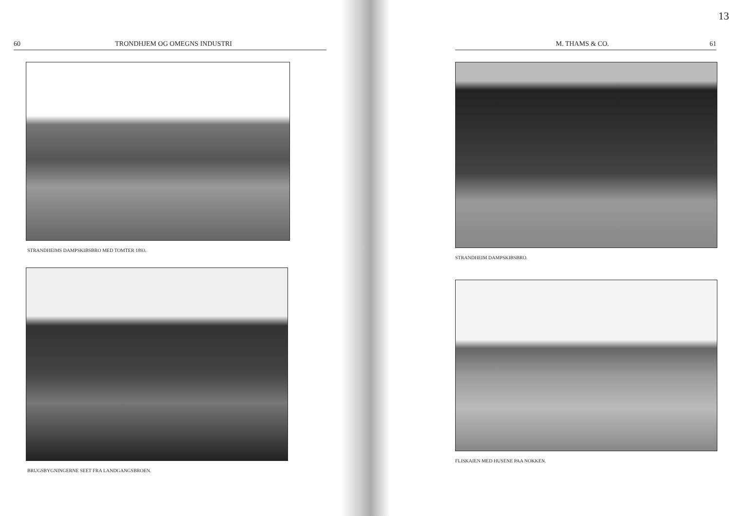60 TRONDHJEM OG OMEGNS INDUSTRI
STRANDHEIMS DAMPSKIBSBRO MED TOMTER 1893.
BRUGSBYGNINGERNE SEET FRA LANDGANGSBROEN.
13
M. THAMS & CO. 61
STRANDHEIM DAMPSKIBSBRO.
FLISKAIEN MED HUSENE PAA NOKKEN.